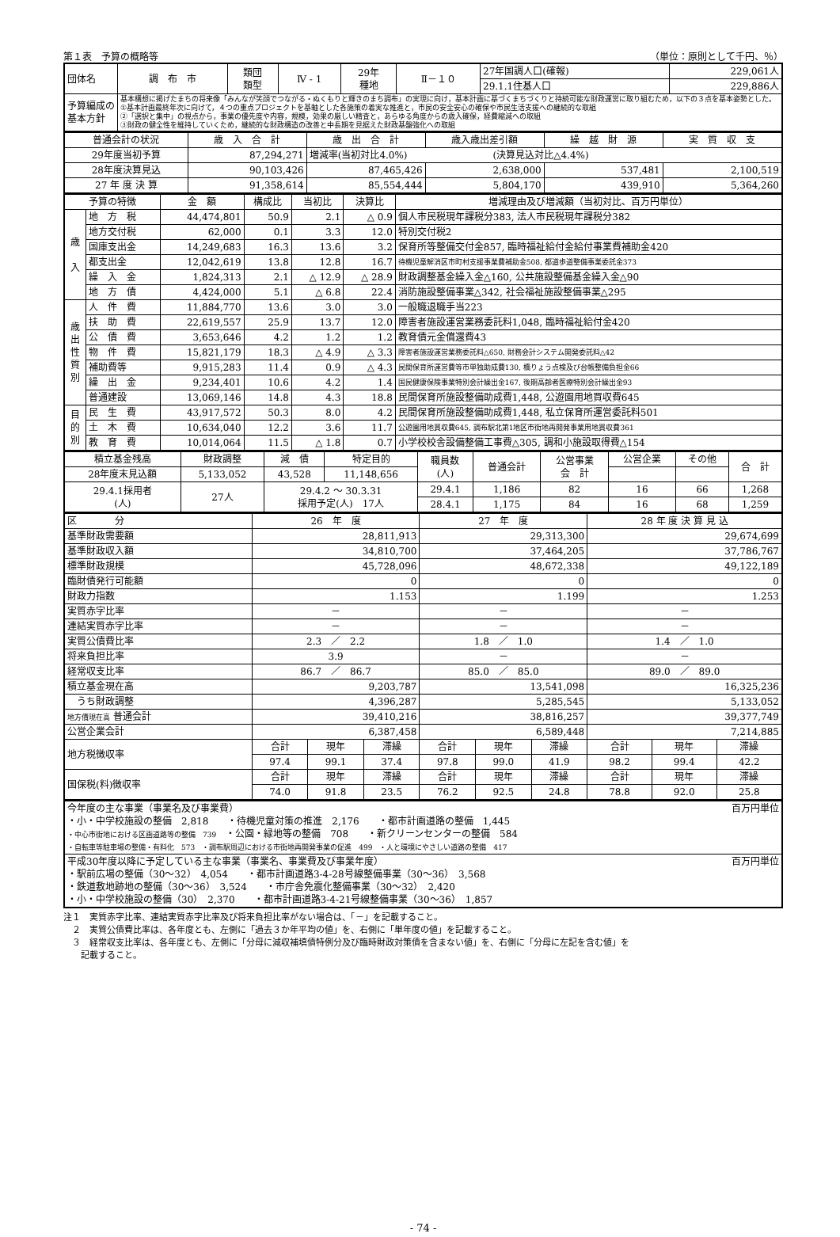第１表　予算の概略等 （単位：原則として千円、％）
| 団体名 | 調 布 市 | 類団 類型 | Ⅳ - 1 | 29年 種地 | Ⅱ－１０ | 27年国調人口(確報) | 229,061人 |
| | | | | | | 29.1.1住基人口 | 229,886人 |
| 予算編成の 基本方針 | 基本構想に掲げたまちの将来像「みんなが笑顔でつながる・ぬくもりと輝きのまち調布」の実現に向け，基本計画に基づくまちづくりと持続可能な財政運営に取り組むため，以下の３点を基本姿勢とした。 ①基本計画最終年次に向けて，４つの重点プロジェクトを基軸とした各施策の着実な推進と，市民の安全安心の確保や市民生活支援への継続的な取組 ②「選択と集中」の視点から，事業の優先度や内容，規模，効果の厳しい精査と，あらゆる角度からの歳入確保，経費縮減への取組 ③財政の健全性を維持していくため，継続的な財政構造の改善と中長期を見据えた財政基盤強化への取組 | | | | | | |
| 普通会計の状況 | 歳 入 合 計 | 歳 出 合 計 | 歳入歳出差引額 | 繰 越 財 源 | 実 質 収 支 |
| 29年度当初予算 | 87,294,271 | 増減率(当初対比4.0%) (決算見込対比△4.4%) | | | |
| 28年度決算見込 | 90,103,426 | 87,465,426 | 2,638,000 | 537,481 | 2,100,519 |
| 27 年 度 決 算 | 91,358,614 | 85,554,444 | 5,804,170 | 439,910 | 5,364,260 |
| 予算の特徴 | | 金 額 | 構成比 | 当初比 | 決算比 | 増減理由及び増減額（当初対比、百万円単位） |
| 歳 入 | 地 方 税 | 44,474,801 | 50.9 | 2.1 | △ 0.9 | 個人市民税現年課税分383, 法人市民税現年課税分382 |
| | 地方交付税 | 62,000 | 0.1 | 3.3 | 12.0 | 特別交付税2 |
| | 国庫支出金 | 14,249,683 | 16.3 | 13.6 | 3.2 | 保育所等整備交付金857, 臨時福祉給付金給付事業費補助金420 |
| | 都支出金 | 12,042,619 | 13.8 | 12.8 | 16.7 | 待機児童解消区市町村支援事業費補助金508, 都道歩道整備事業委託金373 |
| | 繰 入 金 | 1,824,313 | 2.1 | △ 12.9 | △ 28.9 | 財政調整基金繰入金△160, 公共施設整備基金繰入金△90 |
| | 地 方 債 | 4,424,000 | 5.1 | △ 6.8 | 22.4 | 消防施設整備事業△342, 社会福祉施設整備事業△295 |
| 歳 出 性 質 別 | 人 件 費 | 11,884,770 | 13.6 | 3.0 | 3.0 | 一般職退職手当223 |
| | 扶 助 費 | 22,619,557 | 25.9 | 13.7 | 12.0 | 障害者施設運営業務委託料1,048, 臨時福祉給付金420 |
| | 公 債 費 | 3,653,646 | 4.2 | 1.2 | 1.2 | 教育債元金償還費43 |
| | 物 件 費 | 15,821,179 | 18.3 | △ 4.9 | △ 3.3 | 障害者施設運営業務委託料△650, 財務会計システム開発委託料△42 |
| | 補助費等 | 9,915,283 | 11.4 | 0.9 | △ 4.3 | 民間保育所運営費等市単独助成費130, 橋りょう点検及び台帳整備負担金66 |
| | 繰 出 金 | 9,234,401 | 10.6 | 4.2 | 1.4 | 国民健康保険事業特別会計繰出金167, 後期高齢者医療特別会計繰出金93 |
| | 普通建設 | 13,069,146 | 14.8 | 4.3 | 18.8 | 民間保育所施設整備助成費1,448, 公遊園用地買収費645 |
| 目 的 別 | 民 生 費 | 43,917,572 | 50.3 | 8.0 | 4.2 | 民間保育所施設整備助成費1,448, 私立保育所運営委託料501 |
| | 土 木 費 | 10,634,040 | 12.2 | 3.6 | 11.7 | 公遊園用地買収費645, 調布駅北第1地区市街地再開発事業用地買収費361 |
| | 教 育 費 | 10,014,064 | 11.5 | △ 1.8 | 0.7 | 小学校校舎設備整備工事費△305, 調和小施設取得費△154 |
| 積立基金残高 | 財政調整 | 減 債 | 特定目的 | 職員数 (人) | 普通会計 | 公営事業 会 計 | 公営企業 | その他 | 合 計 |
| 28年度末見込額 | 5,133,052 | 43,528 | 11,148,656 | | | | | | |
| 29.4.1採用者 (人) | 27人 | 29.4.2 ～ 30.3.31 採用予定(人) 17人 | | 29.4.1 | 1,186 | 82 | 16 | 66 | 1,268 |
| | | | | 28.4.1 | 1,175 | 84 | 16 | 68 | 1,259 |
| 区 分 | 26 年 度 | | | 27 年 度 | | | 28 年 度 決 算 見 込 | | |
| 基準財政需要額 | 28,811,913 | | | 29,313,300 | | | 29,674,699 | | |
| 基準財政収入額 | 34,810,700 | | | 37,464,205 | | | 37,786,767 | | |
| 標準財政規模 | 45,728,096 | | | 48,672,338 | | | 49,122,189 | | |
| 臨財債発行可能額 | 0 | | | 0 | | | 0 | | |
| 財政力指数 | 1.153 | | | 1.199 | | | 1.253 | | |
| 実質赤字比率 | － | | | － | | | － | | |
| 連結実質赤字比率 | － | | | － | | | － | | |
| 実質公債費比率 | 2.3 ／ 2.2 | | | 1.8 ／ 1.0 | | | 1.4 ／ 1.0 | | |
| 将来負担比率 | 3.9 | | | － | | | － | | |
| 経常収支比率 | 86.7 ／ 86.7 | | | 85.0 ／ 85.0 | | | 89.0 ／ 89.0 | | |
| 積立基金現在高 | 9,203,787 | | | 13,541,098 | | | 16,325,236 | | |
| うち財政調整 | 4,396,287 | | | 5,285,545 | | | 5,133,052 | | |
| 地方債現在高 普通会計 | 39,410,216 | | | 38,816,257 | | | 39,377,749 | | |
| 公営企業会計 | 6,387,458 | | | 6,589,448 | | | 7,214,885 | | |
| 地方税徴収率 | 合計 | 現年 | 滞繰 | 合計 | 現年 | 滞繰 | 合計 | 現年 | 滞繰 |
| | 97.4 | 99.1 | 37.4 | 97.8 | 99.0 | 41.9 | 98.2 | 99.4 | 42.2 |
| 国保税(料)徴収率 | 合計 | 現年 | 滞繰 | 合計 | 現年 | 滞繰 | 合計 | 現年 | 滞繰 |
| | 74.0 | 91.8 | 23.5 | 76.2 | 92.5 | 24.8 | 78.8 | 92.0 | 25.8 |
| 今年度の主な事業（事業名及び事業費） 百万円単位 ・小・中学校施設の整備 2,818 ・待機児童対策の推進 2,176 ・都市計画道路の整備 1,445 ・中心市街地における区画道路等の整備 739 ・公園・緑地等の整備 708 ・新クリーンセンターの整備 584 ・自転車等駐車場の整備・有料化 573 ・調布駅周辺における市街地再開発事業の促進 499 ・人と環境にやさしい道路の整備 417 |
| 平成30年度以降に予定している主な事業（事業名、事業費及び事業年度） 百万円単位 ・駅前広場の整備（30～32） 4,054 ・都市計画道路3-4-28号線整備事業（30～36） 3,568 ・鉄道敷地跡地の整備（30～36） 3,524 ・市庁舎免震化整備事業（30～32） 2,420 ・小・中学校施設の整備（30） 2,370 ・都市計画道路3-4-21号線整備事業（30～36） 1,857 |
注１　実質赤字比率、連結実質赤字比率及び将来負担比率がない場合は、「－」を記載すること。
　２　実質公債費比率は、各年度とも、左側に「過去３か年平均の値」を、右側に「単年度の値」を記載すること。
　３　経常収支比率は、各年度とも、左側に「分母に減収補填債特例分及び臨時財政対策債を含まない値」を、右側に「分母に左記を含む値」を
　　記載すること。
- 74 -